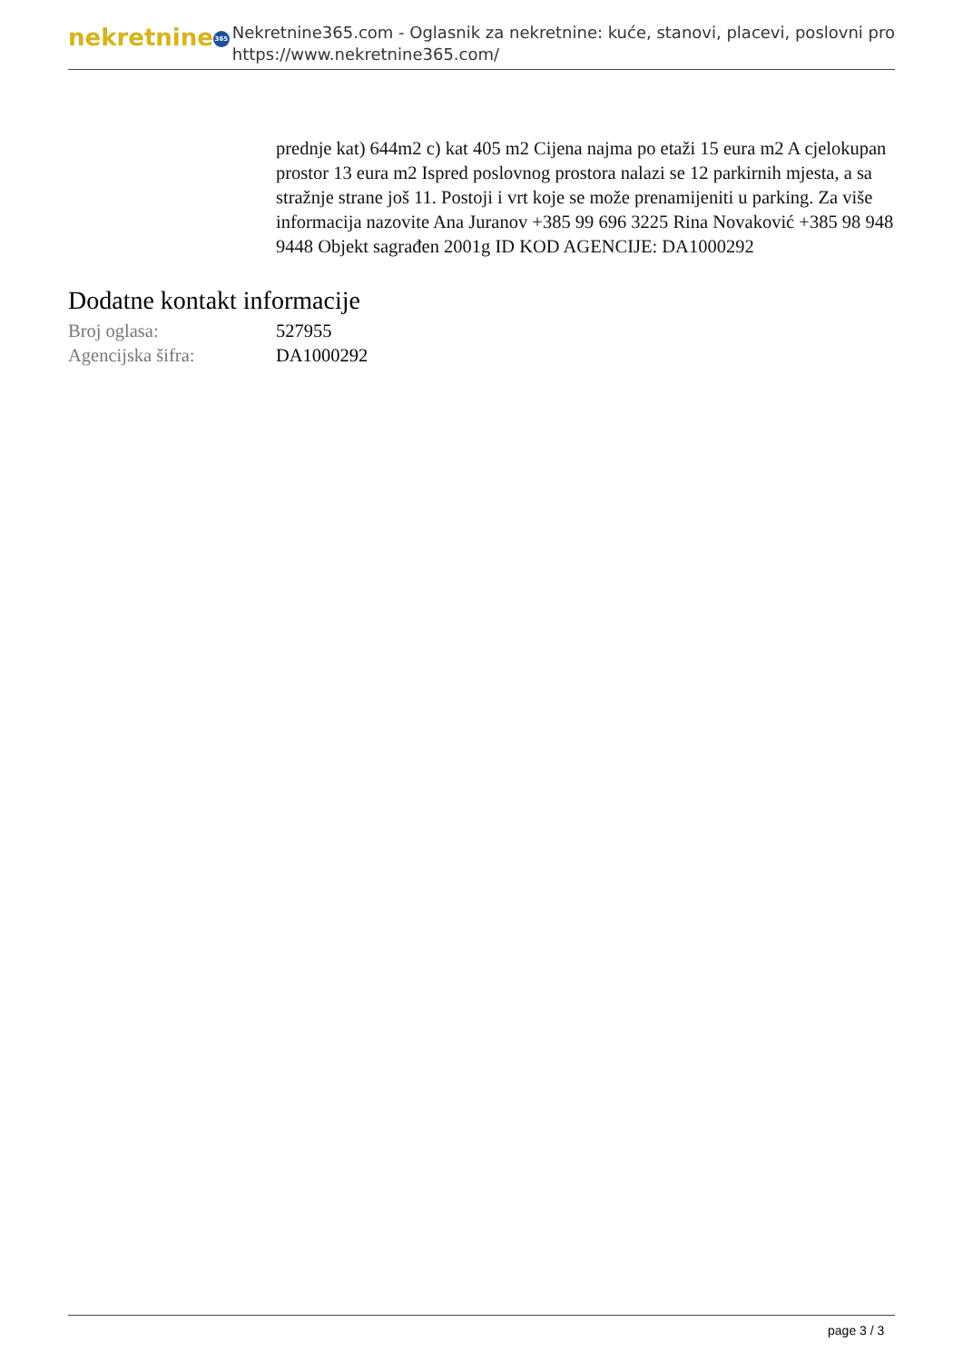nekretnine 365
Nekretnine365.com - Oglasnik za nekretnine: kuće, stanovi, placevi, poslovni pro
https://www.nekretnine365.com/
prednje kat) 644m2 c) kat 405 m2 Cijena najma po etaži 15 eura m2 A cjelokupan prostor 13 eura m2 Ispred poslovnog prostora nalazi se 12 parkirnih mjesta, a sa stražnje strane još 11. Postoji i vrt koje se može prenamijeniti u parking. Za više informacija nazovite Ana Juranov +385 99 696 3225 Rina Novaković +385 98 948 9448 Objekt sagrađen 2001g ID KOD AGENCIJE: DA1000292
Dodatne kontakt informacije
Broj oglasa: 527955
Agencijska šifra: DA1000292
page 3 / 3